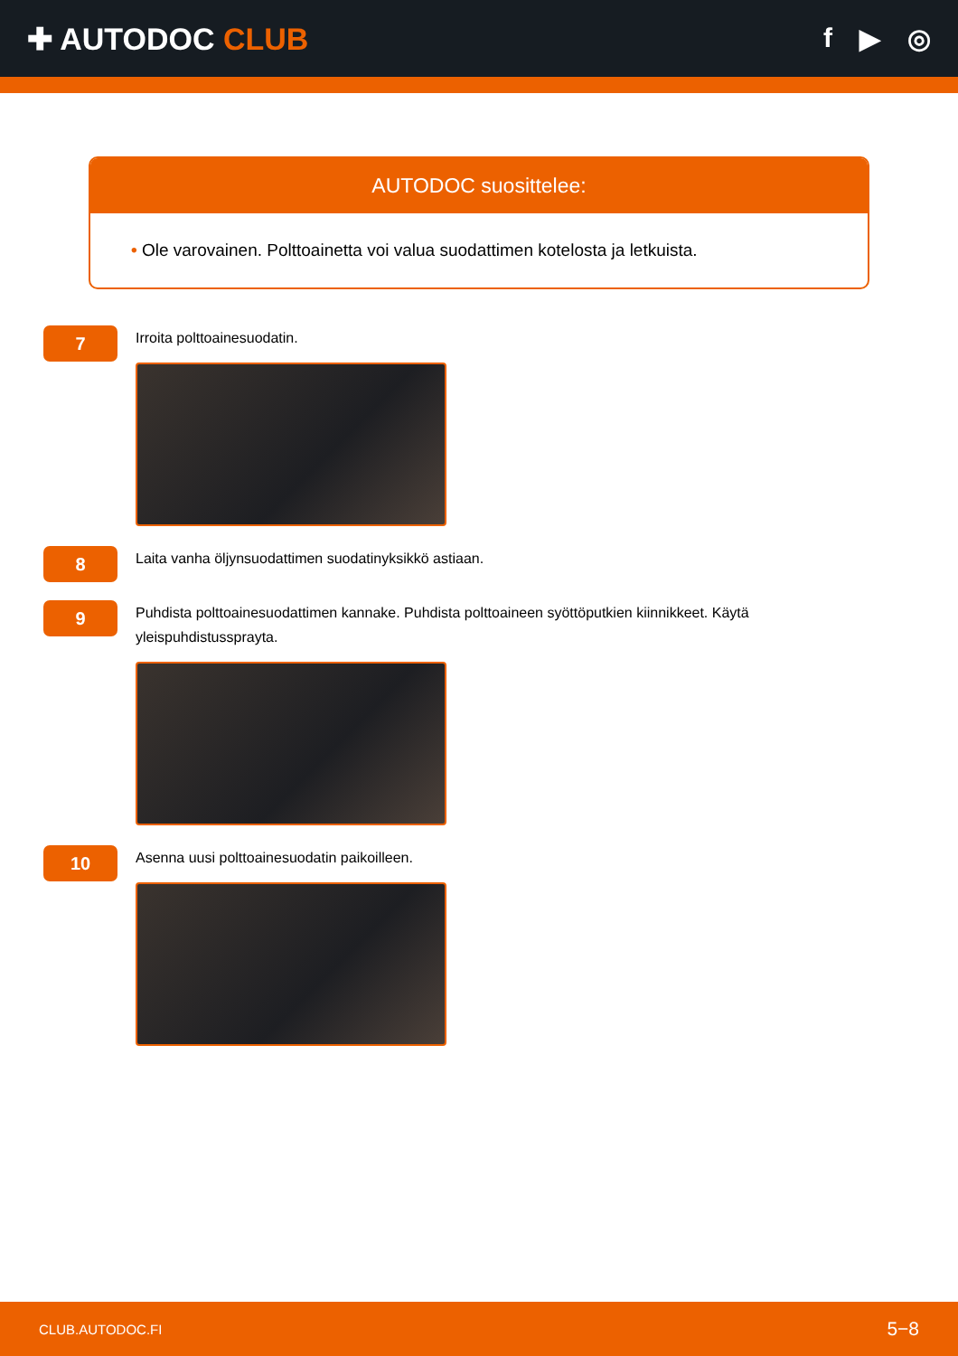✚ AUTODOC CLUB f ▶ ◎
AUTODOC suosittelee:
• Ole varovainen. Polttoainetta voi valua suodattimen kotelosta ja letkuista.
7
Irroita polttoainesuodatin.
8
Laita vanha öljynsuodattimen suodatinyksikkö astiaan.
9
Puhdista polttoainesuodattimen kannake. Puhdista polttoaineen syöttöputkien kiinnikkeet. Käytä yleispuhdistussprayta.
10
Asenna uusi polttoainesuodatin paikoilleen.
CLUB.AUTODOC.FI 5−8